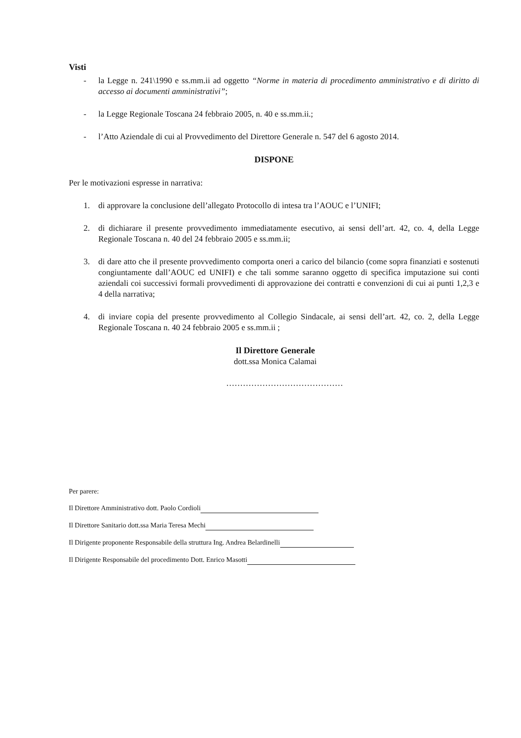Visti
- la Legge n. 241\1990 e ss.mm.ii ad oggetto “Norme in materia di procedimento amministrativo e di diritto di accesso ai documenti amministrativi”;
- la Legge Regionale Toscana 24 febbraio 2005, n. 40 e ss.mm.ii.;
- l’Atto Aziendale di cui al Provvedimento del Direttore Generale n. 547 del 6 agosto 2014.
DISPONE
Per le motivazioni espresse in narrativa:
1. di approvare la conclusione dell’allegato Protocollo di intesa tra l’AOUC e l’UNIFI;
2. di dichiarare il presente provvedimento immediatamente esecutivo, ai sensi dell’art. 42, co. 4, della Legge Regionale Toscana n. 40 del 24 febbraio 2005 e ss.mm.ii;
3. di dare atto che il presente provvedimento comporta oneri a carico del bilancio (come sopra finanziati e sostenuti congiuntamente dall’AOUC ed UNIFI) e che tali somme saranno oggetto di specifica imputazione sui conti aziendali coi successivi formali provvedimenti di approvazione dei contratti e convenzioni di cui ai punti 1,2,3 e 4 della narrativa;
4. di inviare copia del presente provvedimento al Collegio Sindacale, ai sensi dell’art. 42, co. 2, della Legge Regionale Toscana n. 40 24 febbraio 2005 e ss.mm.ii ;
Il Direttore Generale
dott.ssa Monica Calamai
……………………………………
Per parere:
Il Direttore Amministrativo dott. Paolo Cordioli
Il Direttore Sanitario dott.ssa Maria Teresa Mechi
Il Dirigente proponente Responsabile della struttura Ing. Andrea Belardinelli
Il Dirigente Responsabile del procedimento Dott. Enrico Masotti